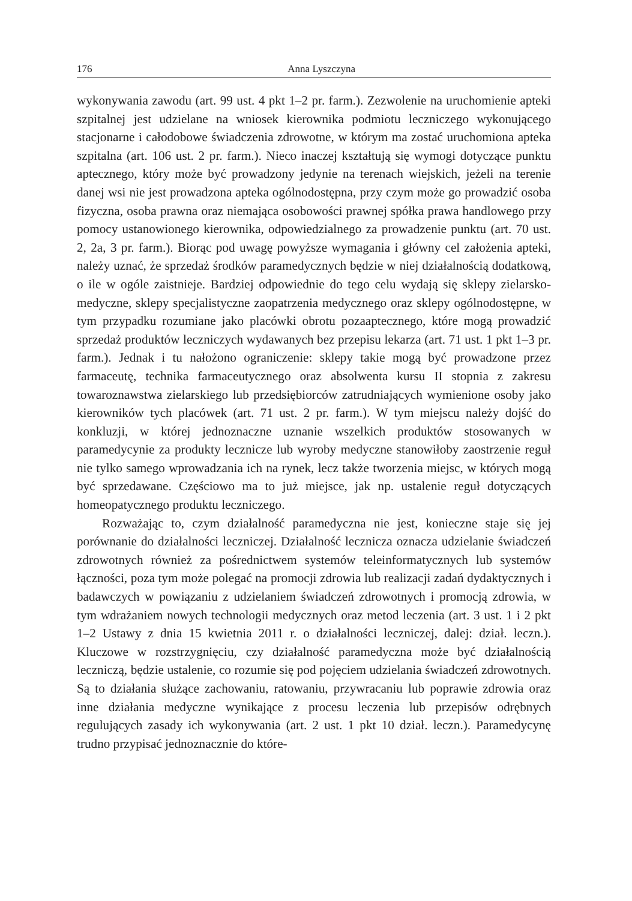176 Anna Lyszczyna
wykonywania zawodu (art. 99 ust. 4 pkt 1–2 pr. farm.). Zezwolenie na uruchomienie apteki szpitalnej jest udzielane na wniosek kierownika podmiotu leczniczego wykonującego stacjonarne i całodobowe świadczenia zdrowotne, w którym ma zostać uruchomiona apteka szpitalna (art. 106 ust. 2 pr. farm.). Nieco inaczej kształtują się wymogi dotyczące punktu aptecznego, który może być prowadzony jedynie na terenach wiejskich, jeżeli na terenie danej wsi nie jest prowadzona apteka ogólnodostępna, przy czym może go prowadzić osoba fizyczna, osoba prawna oraz niemająca osobowości prawnej spółka prawa handlowego przy pomocy ustanowionego kierownika, odpowiedzialnego za prowadzenie punktu (art. 70 ust. 2, 2a, 3 pr. farm.). Biorąc pod uwagę powyższe wymagania i główny cel założenia apteki, należy uznać, że sprzedaż środków paramedycznych będzie w niej działalnością dodatkową, o ile w ogóle zaistnieje. Bardziej odpowiednie do tego celu wydają się sklepy zielarsko-medyczne, sklepy specjalistyczne zaopatrzenia medycznego oraz sklepy ogólnodostępne, w tym przypadku rozumiane jako placówki obrotu pozaaptecznego, które mogą prowadzić sprzedaż produktów leczniczych wydawanych bez przepisu lekarza (art. 71 ust. 1 pkt 1–3 pr. farm.). Jednak i tu nałożono ograniczenie: sklepy takie mogą być prowadzone przez farmaceutę, technika farmaceutycznego oraz absolwenta kursu II stopnia z zakresu towaroznawstwa zielarskiego lub przedsiębiorców zatrudniających wymienione osoby jako kierowników tych placówek (art. 71 ust. 2 pr. farm.). W tym miejscu należy dojść do konkluzji, w której jednoznaczne uznanie wszelkich produktów stosowanych w paramedycynie za produkty lecznicze lub wyroby medyczne stanowiłoby zaostrzenie reguł nie tylko samego wprowadzania ich na rynek, lecz także tworzenia miejsc, w których mogą być sprzedawane. Częściowo ma to już miejsce, jak np. ustalenie reguł dotyczących homeopatycznego produktu leczniczego.
Rozważając to, czym działalność paramedyczna nie jest, konieczne staje się jej porównanie do działalności leczniczej. Działalność lecznicza oznacza udzielanie świadczeń zdrowotnych również za pośrednictwem systemów teleinformatycznych lub systemów łączności, poza tym może polegać na promocji zdrowia lub realizacji zadań dydaktycznych i badawczych w powiązaniu z udzielaniem świadczeń zdrowotnych i promocją zdrowia, w tym wdrażaniem nowych technologii medycznych oraz metod leczenia (art. 3 ust. 1 i 2 pkt 1–2 Ustawy z dnia 15 kwietnia 2011 r. o działalności leczniczej, dalej: dział. leczn.). Kluczowe w rozstrzygnięciu, czy działalność paramedyczna może być działalnością leczniczą, będzie ustalenie, co rozumie się pod pojęciem udzielania świadczeń zdrowotnych. Są to działania służące zachowaniu, ratowaniu, przywracaniu lub poprawie zdrowia oraz inne działania medyczne wynikające z procesu leczenia lub przepisów odrębnych regulujących zasady ich wykonywania (art. 2 ust. 1 pkt 10 dział. leczn.). Paramedycynę trudno przypisać jednoznacznie do które-